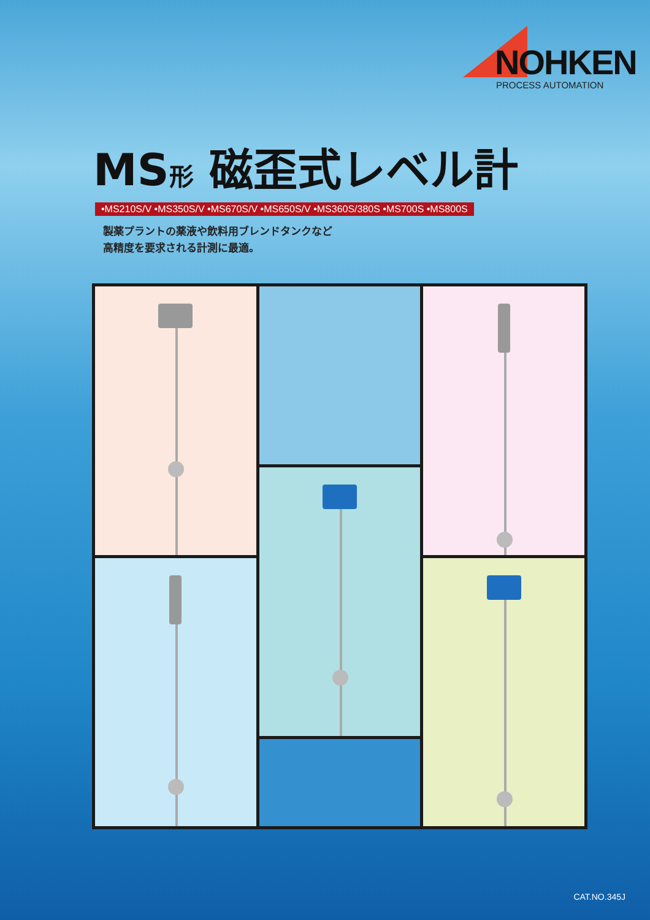NOHKEN
PROCESS AUTOMATION
MS形 磁歪式レベル計
•MS210S/V •MS350S/V •MS670S/V •MS650S/V •MS360S/380S •MS700S •MS800S
製薬プラントの薬液や飲料用ブレンドタンクなど
高精度を要求される計測に最適。
CAT.NO.345J